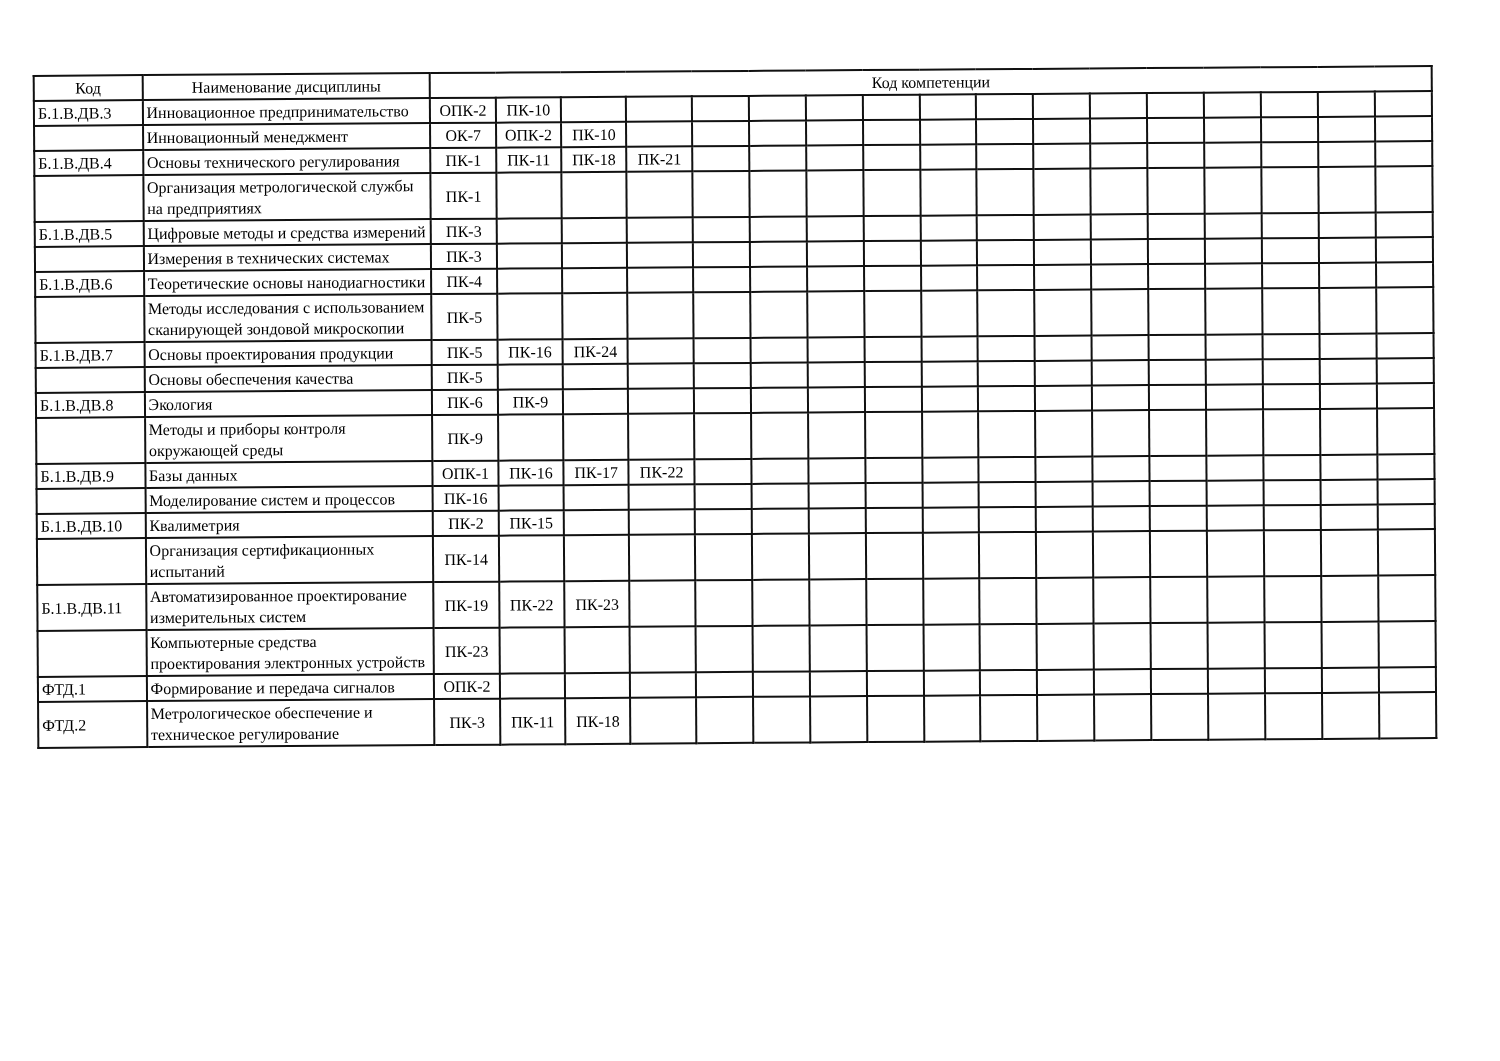| Код | Наименование дисциплины | Код компетенции | | | | | | | | | | | | | | | | |
| --- | --- | --- | --- | --- | --- | --- | --- | --- | --- | --- | --- | --- | --- | --- | --- | --- | --- | --- |
| Б.1.В.ДВ.3 | Инновационное предпринимательство | ОПК-2 | ПК-10 | | | | | | | | | | | | | | | |
| | Инновационный менеджмент | ОК-7 | ОПК-2 | ПК-10 | | | | | | | | | | | | | | |
| Б.1.В.ДВ.4 | Основы технического регулирования | ПК-1 | ПК-11 | ПК-18 | ПК-21 | | | | | | | | | | | | | |
| | Организация метрологической службы на предприятиях | ПК-1 | | | | | | | | | | | | | | | | |
| Б.1.В.ДВ.5 | Цифровые методы и средства измерений | ПК-3 | | | | | | | | | | | | | | | | |
| | Измерения в технических системах | ПК-3 | | | | | | | | | | | | | | | | |
| Б.1.В.ДВ.6 | Теоретические основы нанодиагностики | ПК-4 | | | | | | | | | | | | | | | | |
| | Методы исследования с использованием сканирующей зондовой микроскопии | ПК-5 | | | | | | | | | | | | | | | | |
| Б.1.В.ДВ.7 | Основы проектирования продукции | ПК-5 | ПК-16 | ПК-24 | | | | | | | | | | | | | | |
| | Основы обеспечения качества | ПК-5 | | | | | | | | | | | | | | | | |
| Б.1.В.ДВ.8 | Экология | ПК-6 | ПК-9 | | | | | | | | | | | | | | | |
| | Методы и приборы контроля окружающей среды | ПК-9 | | | | | | | | | | | | | | | | |
| Б.1.В.ДВ.9 | Базы данных | ОПК-1 | ПК-16 | ПК-17 | ПК-22 | | | | | | | | | | | | | |
| | Моделирование систем и процессов | ПК-16 | | | | | | | | | | | | | | | | |
| Б.1.В.ДВ.10 | Квалиметрия | ПК-2 | ПК-15 | | | | | | | | | | | | | | | |
| | Организация сертификационных испытаний | ПК-14 | | | | | | | | | | | | | | | | |
| Б.1.В.ДВ.11 | Автоматизированное проектирование измерительных систем | ПК-19 | ПК-22 | ПК-23 | | | | | | | | | | | | | | |
| | Компьютерные средства проектирования электронных устройств | ПК-23 | | | | | | | | | | | | | | | | |
| ФТД.1 | Формирование и передача сигналов | ОПК-2 | | | | | | | | | | | | | | | | |
| ФТД.2 | Метрологическое обеспечение и техническое регулирование | ПК-3 | ПК-11 | ПК-18 | | | | | | | | | | | | | | |